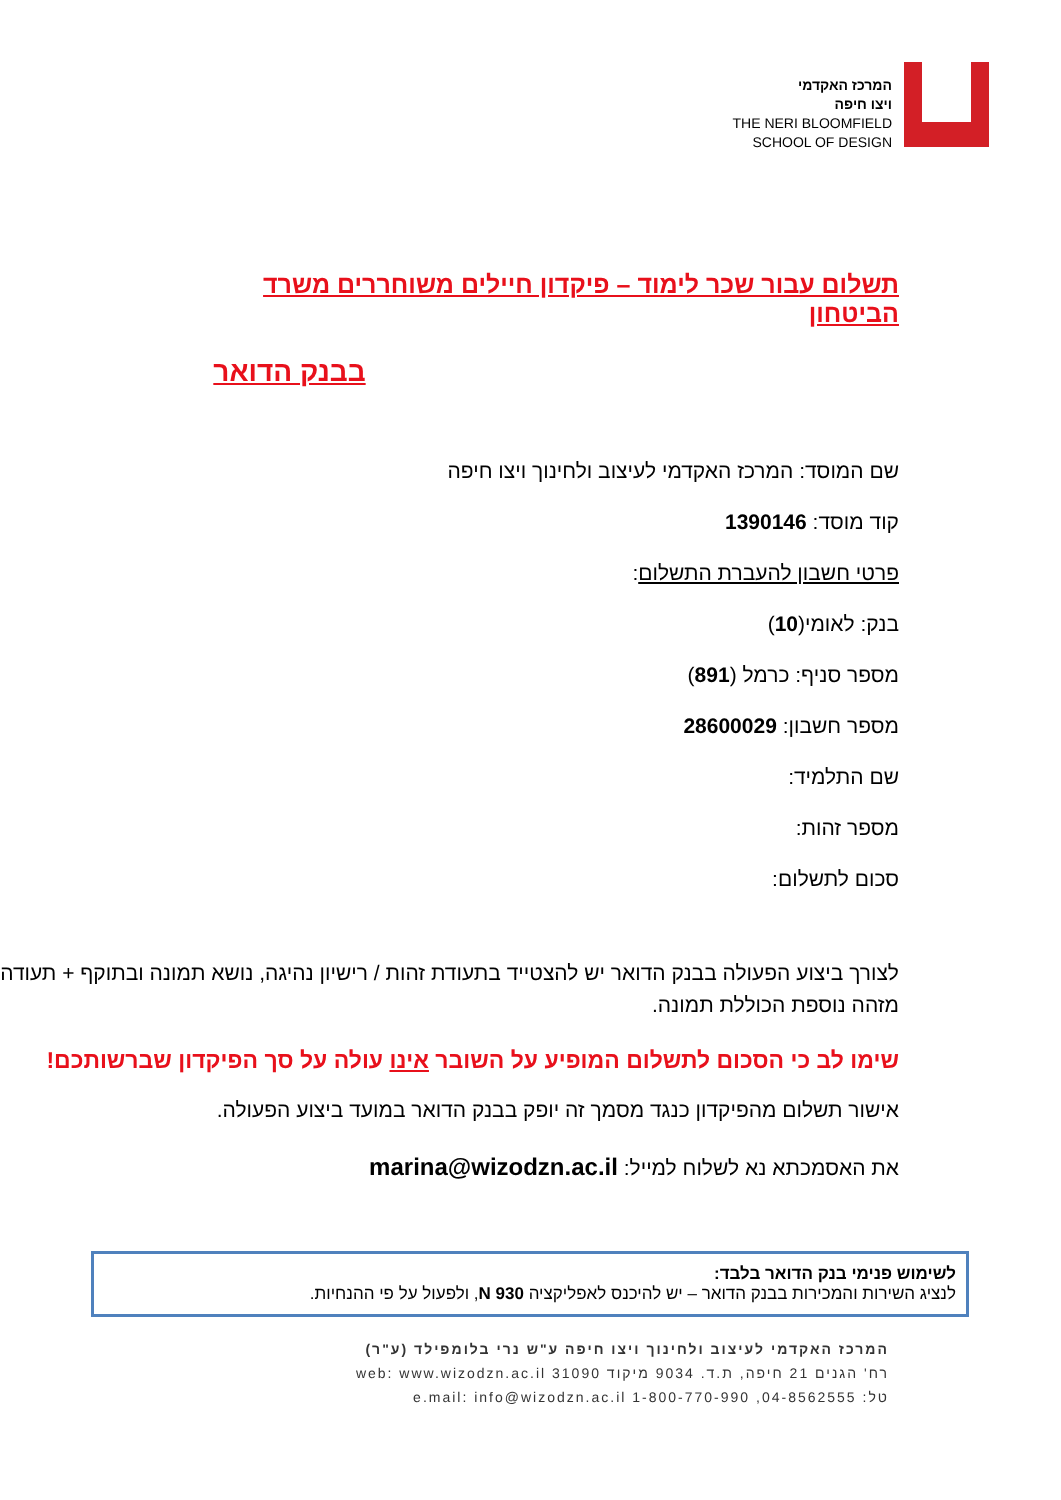המרכז האקדמי
ויצו חיפה
THE NERI BLOOMFIELD
SCHOOL OF DESIGN
תשלום עבור שכר לימוד – פיקדון חיילים משוחררים משרד הביטחון
בבנק הדואר
שם המוסד: המרכז האקדמי לעיצוב ולחינוך ויצו חיפה
קוד מוסד: 1390146
פרטי חשבון להעברת התשלום:
בנק: לאומי(10)
מספר סניף: כרמל (891)
מספר חשבון: 28600029
שם התלמיד:
מספר זהות:
סכום לתשלום:
לצורך ביצוע הפעולה בבנק הדואר יש להצטייד בתעודת זהות / רישיון נהיגה, נושא תמונה ובתוקף + תעודה מזהה נוספת הכוללת תמונה.
שימו לב כי הסכום לתשלום המופיע על השובר אינו עולה על סך הפיקדון שברשותכם!
אישור תשלום מהפיקדון כנגד מסמך זה יופק בבנק הדואר במועד ביצוע הפעולה.
את האסמכתא נא לשלוח למייל: marina@wizodzn.ac.il
לשימוש פנימי בנק הדואר בלבד:
לנציג השירות והמכירות בבנק הדואר – יש להיכנס לאפליקציה 930 N, ולפעול על פי ההנחיות.
המרכז האקדמי לעיצוב ולחינוך ויצו חיפה ע"ש נרי בלומפילד (ע"ר)
רח' הגנים 21 חיפה, ת.ד. 9034 מיקוד 31090 web: www.wizodzn.ac.il
טל: 04-8562555, 1-800-770-990 e.mail: info@wizodzn.ac.il